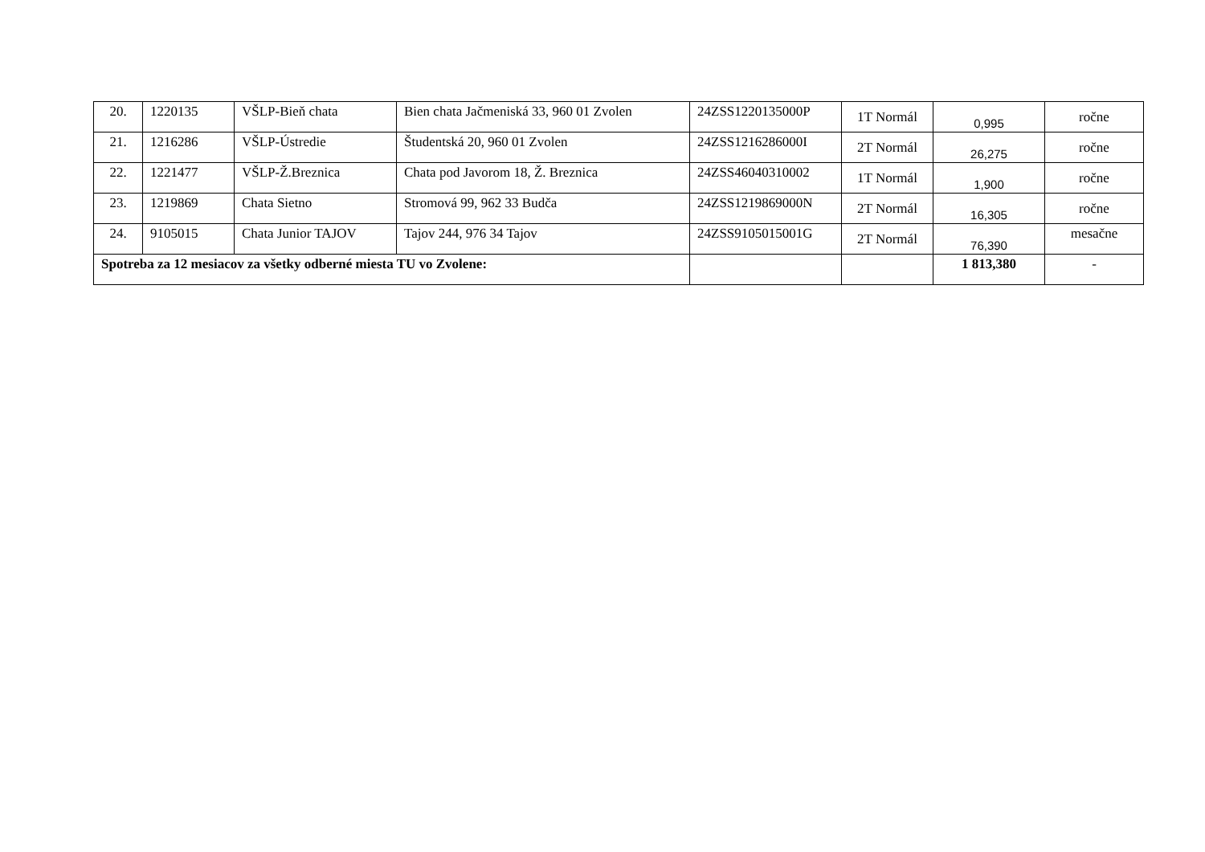| 20. | 1220135 | VŠLP-Bieň chata | Bien chata Jačmeniská 33, 960 01 Zvolen | 24ZSS1220135000P | 1T Normál | 0,995 | ročne |
| 21. | 1216286 | VŠLP-Ústredie | Študentská 20, 960 01 Zvolen | 24ZSS1216286000I | 2T Normál | 26,275 | ročne |
| 22. | 1221477 | VŠLP-Ž.Breznica | Chata pod Javorom 18, Ž. Breznica | 24ZSS46040310002 | 1T Normál | 1,900 | ročne |
| 23. | 1219869 | Chata Sietno | Stromová 99, 962 33 Budča | 24ZSS1219869000N | 2T Normál | 16,305 | ročne |
| 24. | 9105015 | Chata Junior TAJOV | Tajov 244, 976 34 Tajov | 24ZSS9105015001G | 2T Normál | 76,390 | mesačne |
| Spotreba za 12 mesiacov za všetky odberné miesta TU vo Zvolene: | | | | | | 1 813,380 | - |